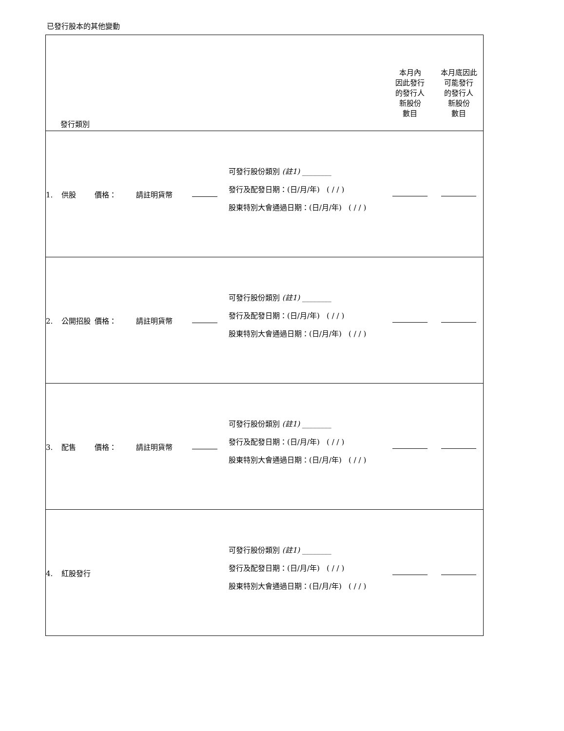已發行股本的其他變動
| 發行類別 | | | | | 本月內 因此發行 的發行人 新股份 數目 | 本月底因此 可能發行 的發行人 新股份 數目 |
| 1. 供股 | 價格： | 請註明貨幣 | | 可發行股份類別 (註1) ________ 發行及配發日期：(日/月/年) ( / / ) 股東特別大會通過日期：(日/月/年) ( / / ) | | |
| 2. 公開招股 | 價格： | 請註明貨幣 | | 可發行股份類別 (註1) ________ 發行及配發日期：(日/月/年) ( / / ) 股東特別大會通過日期：(日/月/年) ( / / ) | | |
| 3. 配售 | 價格： | 請註明貨幣 | | 可發行股份類別 (註1) ________ 發行及配發日期：(日/月/年) ( / / ) 股東特別大會通過日期：(日/月/年) ( / / ) | | |
| 4. 紅股發行 | | | | 可發行股份類別 (註1) ________ 發行及配發日期：(日/月/年) ( / / ) 股東特別大會通過日期：(日/月/年) ( / / ) | | |